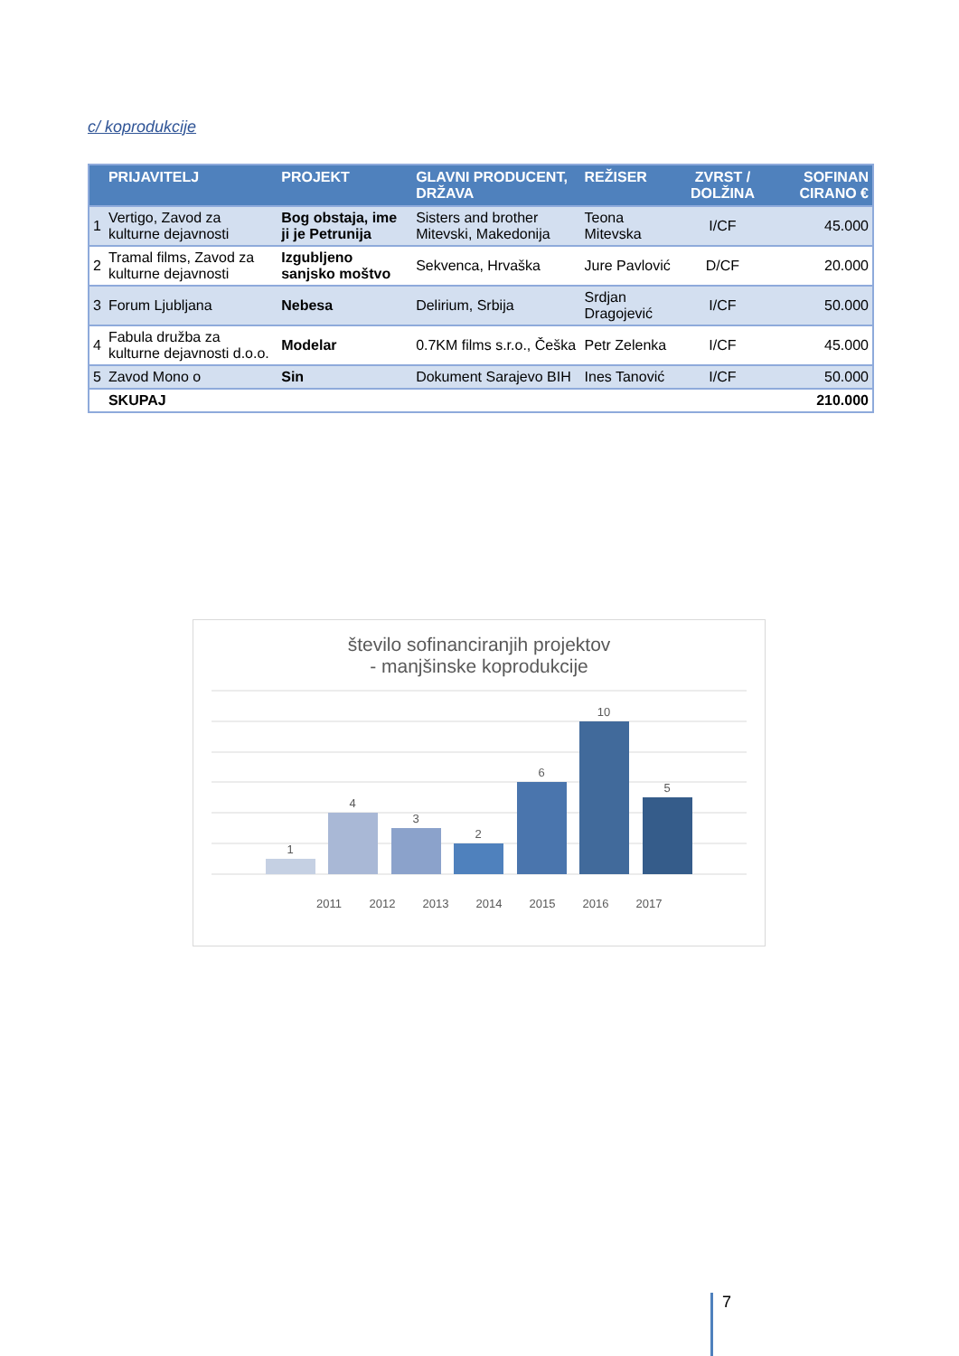c/ koprodukcije
| | PRIJAVITELJ | PROJEKT | GLAVNI PRODUCENT, DRŽAVA | REŽISER | ZVRST / DOLŽINA | SOFINAN CIRANO € |
| --- | --- | --- | --- | --- | --- | --- |
| 1 | Vertigo, Zavod za kulturne dejavnosti | Bog obstaja, ime ji je Petrunija | Sisters and brother Mitevski, Makedonija | Teona Mitevska | I/CF | 45.000 |
| 2 | Tramal films, Zavod za kulturne dejavnosti | Izgubljeno sanjsko moštvo | Sekvenca, Hrvaška | Jure Pavlović | D/CF | 20.000 |
| 3 | Forum Ljubljana | Nebesa | Delirium, Srbija | Srdjan Dragojević | I/CF | 50.000 |
| 4 | Fabula družba za kulturne dejavnosti d.o.o. | Modelar | 0.7KM films s.r.o., Češka | Petr Zelenka | I/CF | 45.000 |
| 5 | Zavod Mono o | Sin | Dokument Sarajevo BIH | Ines Tanović | I/CF | 50.000 |
| | SKUPAJ | | | | | 210.000 |
število sofinanciranjih projektov
- manjšinske koprodukcije
1
4
3
2
6
10
5
2011
2012
2013
2014
2015
2016
2017
7